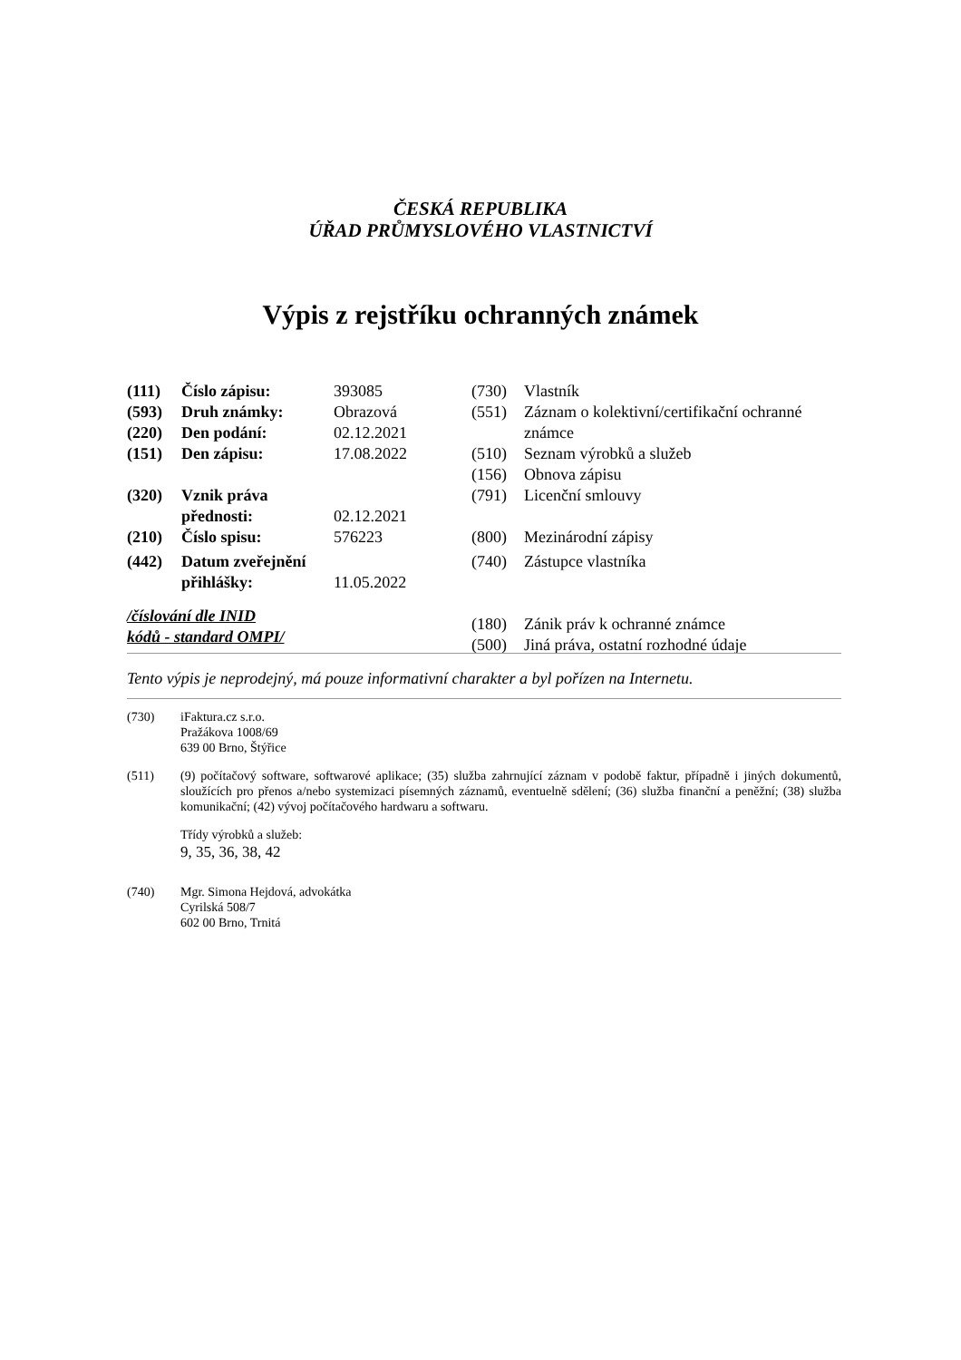ČESKÁ REPUBLIKA
ÚŘAD PRŮMYSLOVÉHO VLASTNICTVÍ
Výpis z rejstříku ochranných známek
| (111) | Číslo zápisu: | 393085 |
| (593) | Druh známky: | Obrazová |
| (220) | Den podání: | 02.12.2021 |
| (151) | Den zápisu: | 17.08.2022 |
| (320) | Vznik práva přednosti: | 02.12.2021 |
| (210) | Číslo spisu: | 576223 |
| (442) | Datum zveřejnění přihlášky: | 11.05.2022 |
/číslování dle INID
kódů - standard OMPI/
| (730) | Vlastník |
| (551) | Záznam o kolektivní/certifikační ochranné známce |
| (510) | Seznam výrobků a služeb |
| (156) | Obnova zápisu |
| (791) | Licenční smlouvy |
| (800) | Mezinárodní zápisy |
| (740) | Zástupce vlastníka |
| (180) | Zánik práv k ochranné známce |
| (500) | Jiná práva, ostatní rozhodné údaje |
Tento výpis je neprodejný, má pouze informativní charakter a byl pořízen na Internetu.
(730) iFaktura.cz s.r.o.
Pražákova 1008/69
639 00 Brno, Štýřice
(511) (9) počítačový software, softwarové aplikace; (35) služba zahrnující záznam v podobě faktur, případně i jiných dokumentů, sloužících pro přenos a/nebo systemizaci písemných záznamů, eventuelně sdělení; (36) služba finanční a peněžní; (38) služba komunikační; (42) vývoj počítačového hardwaru a softwaru.
Třídy výrobků a služeb:
9, 35, 36, 38, 42
(740) Mgr. Simona Hejdová, advokátka
Cyrilská 508/7
602 00 Brno, Trnitá